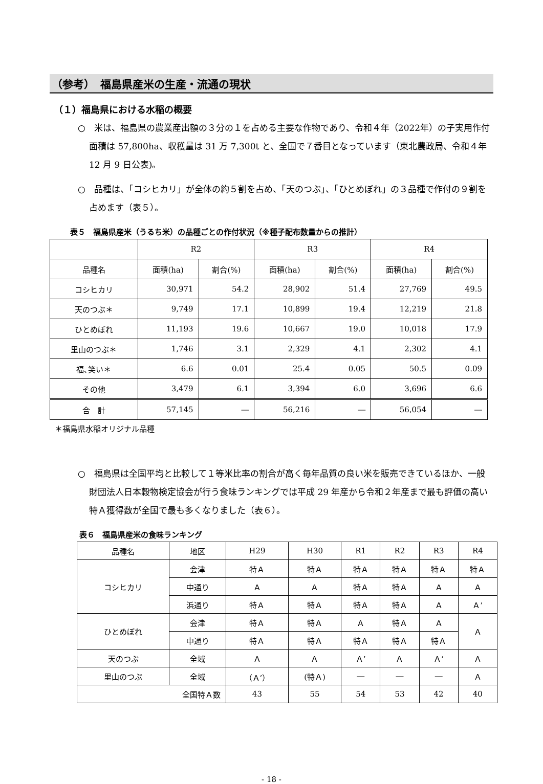（参考）　福島県産米の生産・流通の現状
（１）福島県における水稲の概要
○　米は、福島県の農業産出額の３分の１を占める主要な作物であり、令和４年（2022年）の子実用作付面積は 57,800ha、収穫量は 31 万 7,300t と、全国で７番目となっています（東北農政局、令和４年 12 月 9 日公表)。
○　品種は、「コシヒカリ」が全体の約５割を占め、「天のつぶ」、「ひとめぼれ」の３品種で作付の９割を占めます（表５）。
表５　福島県産米（うるち米）の品種ごとの作付状況（※種子配布数量からの推計）
| | R2 | | R3 | | R4 | |
| --- | --- | --- | --- | --- | --- | --- |
| 品種名 | 面積(ha) | 割合(%) | 面積(ha) | 割合(%) | 面積(ha) | 割合(%) |
| コシヒカリ | 30,971 | 54.2 | 28,902 | 51.4 | 27,769 | 49.5 |
| 天のつぶ＊ | 9,749 | 17.1 | 10,899 | 19.4 | 12,219 | 21.8 |
| ひとめぼれ | 11,193 | 19.6 | 10,667 | 19.0 | 10,018 | 17.9 |
| 里山のつぶ＊ | 1,746 | 3.1 | 2,329 | 4.1 | 2,302 | 4.1 |
| 福､笑い＊ | 6.6 | 0.01 | 25.4 | 0.05 | 50.5 | 0.09 |
| その他 | 3,479 | 6.1 | 3,394 | 6.0 | 3,696 | 6.6 |
| 合 計 | 57,145 | ― | 56,216 | ― | 56,054 | ― |
＊福島県水稲オリジナル品種
○　福島県は全国平均と比較して１等米比率の割合が高く毎年品質の良い米を販売できているほか、一般財団法人日本穀物検定協会が行う食味ランキングでは平成 29 年産から令和２年産まで最も評価の高い特Ａ獲得数が全国で最も多くなりました（表６）。
表６　福島県産米の食味ランキング
| 品種名 | 地区 | H29 | H30 | R1 | R2 | R3 | R4 |
| --- | --- | --- | --- | --- | --- | --- | --- |
| コシヒカリ | 会津 | 特Ａ | 特Ａ | 特Ａ | 特Ａ | 特Ａ | 特Ａ |
| | 中通り | Ａ | Ａ | 特Ａ | 特Ａ | Ａ | Ａ |
| | 浜通り | 特Ａ | 特Ａ | 特Ａ | 特Ａ | Ａ | Ａ’ |
| ひとめぼれ | 会津 | 特Ａ | 特Ａ | Ａ | 特Ａ | Ａ | Ａ |
| | 中通り | 特Ａ | 特Ａ | 特Ａ | 特Ａ | 特Ａ | |
| 天のつぶ | 全域 | Ａ | Ａ | Ａ’ | Ａ | Ａ’ | Ａ |
| 里山のつぶ | 全域 | （Ａ’） | (特Ａ) | ― | ― | ― | Ａ |
| 全国特Ａ数 | | 43 | 55 | 54 | 53 | 42 | 40 |
- 18 -